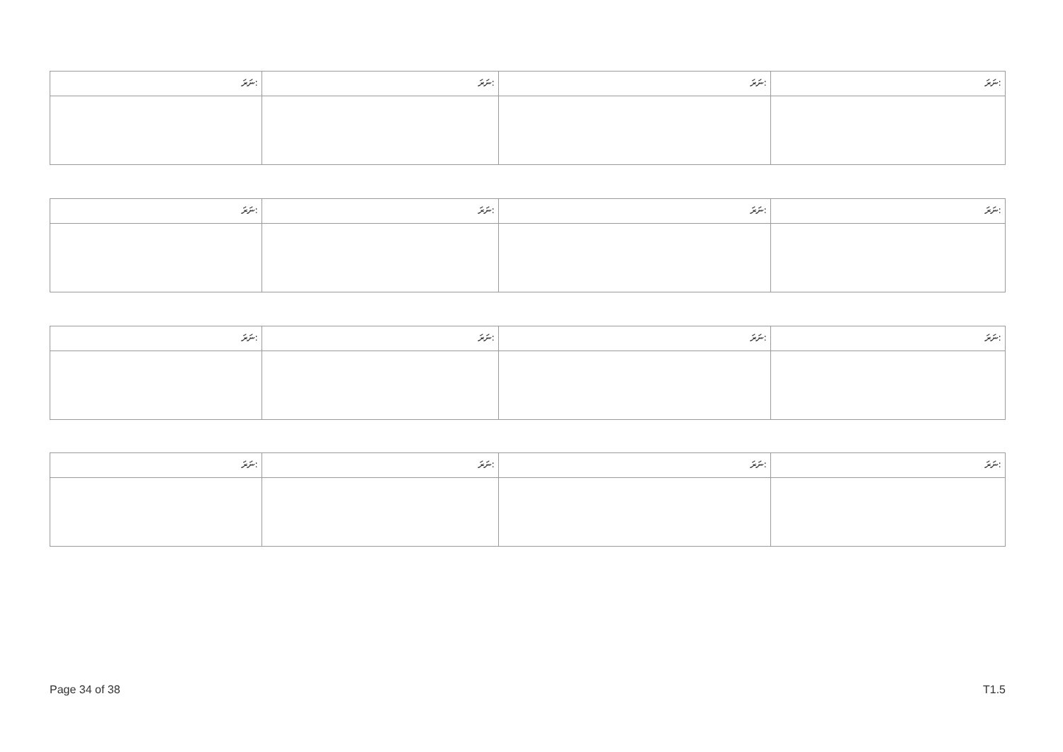| ނަރަ: | ނަރަ: | ނަރަ: | ނަރަ: |
| ނަރަ: | ނަރަ: | ނަރަ: | ނަރަ: |
| ނަރަ: | ނަރަ: | ނަރަ: | ނަރަ: |
| ނަރަ: | ނަރަ: | ނަރަ: | ނަރަ: |
Page 34 of 38 T1.5